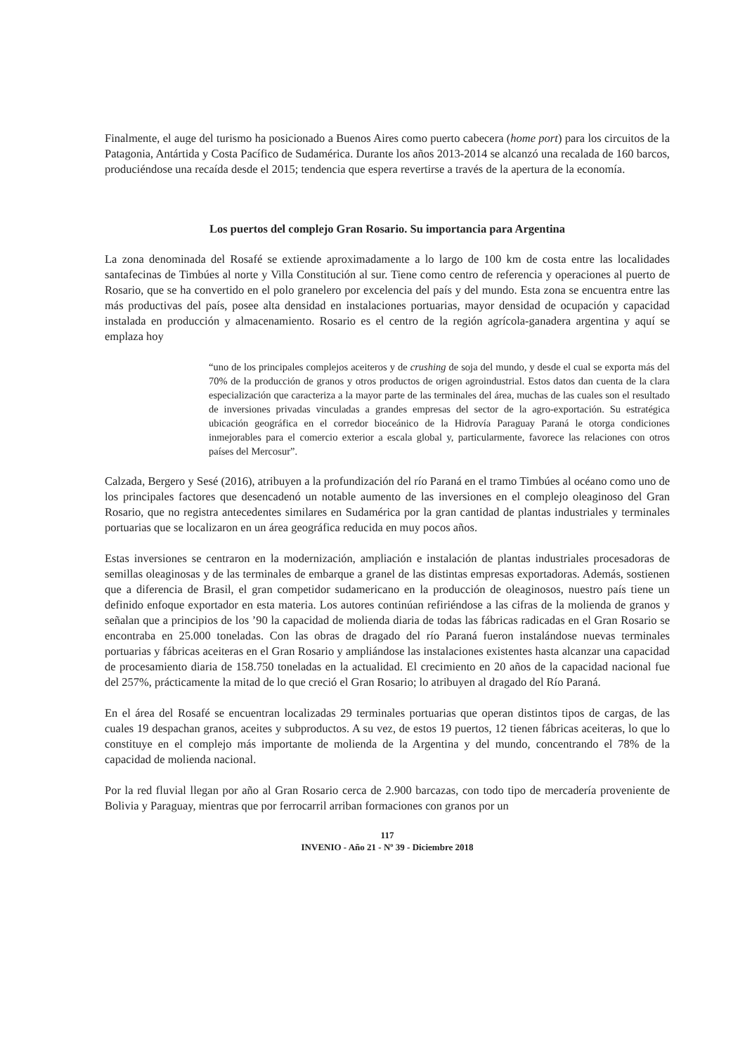Finalmente, el auge del turismo ha posicionado a Buenos Aires como puerto cabecera (home port) para los circuitos de la Patagonia, Antártida y Costa Pacífico de Sudamérica. Durante los años 2013-2014 se alcanzó una recalada de 160 barcos, produciéndose una recaída desde el 2015; tendencia que espera revertirse a través de la apertura de la economía.
Los puertos del complejo Gran Rosario. Su importancia para Argentina
La zona denominada del Rosafé se extiende aproximadamente a lo largo de 100 km de costa entre las localidades santafecinas de Timbúes al norte y Villa Constitución al sur. Tiene como centro de referencia y operaciones al puerto de Rosario, que se ha convertido en el polo granelero por excelencia del país y del mundo. Esta zona se encuentra entre las más productivas del país, posee alta densidad en instalaciones portuarias, mayor densidad de ocupación y capacidad instalada en producción y almacenamiento. Rosario es el centro de la región agrícola-ganadera argentina y aquí se emplaza hoy
“uno de los principales complejos aceiteros y de crushing de soja del mundo, y desde el cual se exporta más del 70% de la producción de granos y otros productos de origen agroindustrial. Estos datos dan cuenta de la clara especialización que caracteriza a la mayor parte de las terminales del área, muchas de las cuales son el resultado de inversiones privadas vinculadas a grandes empresas del sector de la agro-exportación. Su estratégica ubicación geográfica en el corredor bioceánico de la Hidrovía Paraguay Paraná le otorga condiciones inmejorables para el comercio exterior a escala global y, particularmente, favorece las relaciones con otros países del Mercosur”.
Calzada, Bergero y Sesé (2016), atribuyen a la profundización del río Paraná en el tramo Timbúes al océano como uno de los principales factores que desencadenó un notable aumento de las inversiones en el complejo oleaginoso del Gran Rosario, que no registra antecedentes similares en Sudamérica por la gran cantidad de plantas industriales y terminales portuarias que se localizaron en un área geográfica reducida en muy pocos años.
Estas inversiones se centraron en la modernización, ampliación e instalación de plantas industriales procesadoras de semillas oleaginosas y de las terminales de embarque a granel de las distintas empresas exportadoras. Además, sostienen que a diferencia de Brasil, el gran competidor sudamericano en la producción de oleaginosos, nuestro país tiene un definido enfoque exportador en esta materia. Los autores continúan refiriéndose a las cifras de la molienda de granos y señalan que a principios de los ’90 la capacidad de molienda diaria de todas las fábricas radicadas en el Gran Rosario se encontraba en 25.000 toneladas. Con las obras de dragado del río Paraná fueron instalándose nuevas terminales portuarias y fábricas aceiteras en el Gran Rosario y ampliándose las instalaciones existentes hasta alcanzar una capacidad de procesamiento diaria de 158.750 toneladas en la actualidad. El crecimiento en 20 años de la capacidad nacional fue del 257%, prácticamente la mitad de lo que creció el Gran Rosario; lo atribuyen al dragado del Río Paraná.
En el área del Rosafé se encuentran localizadas 29 terminales portuarias que operan distintos tipos de cargas, de las cuales 19 despachan granos, aceites y subproductos. A su vez, de estos 19 puertos, 12 tienen fábricas aceiteras, lo que lo constituye en el complejo más importante de molienda de la Argentina y del mundo, concentrando el 78% de la capacidad de molienda nacional.
Por la red fluvial llegan por año al Gran Rosario cerca de 2.900 barcazas, con todo tipo de mercadería proveniente de Bolivia y Paraguay, mientras que por ferrocarril arriban formaciones con granos por un
117
INVENIO - Año 21 - Nº 39 - Diciembre 2018